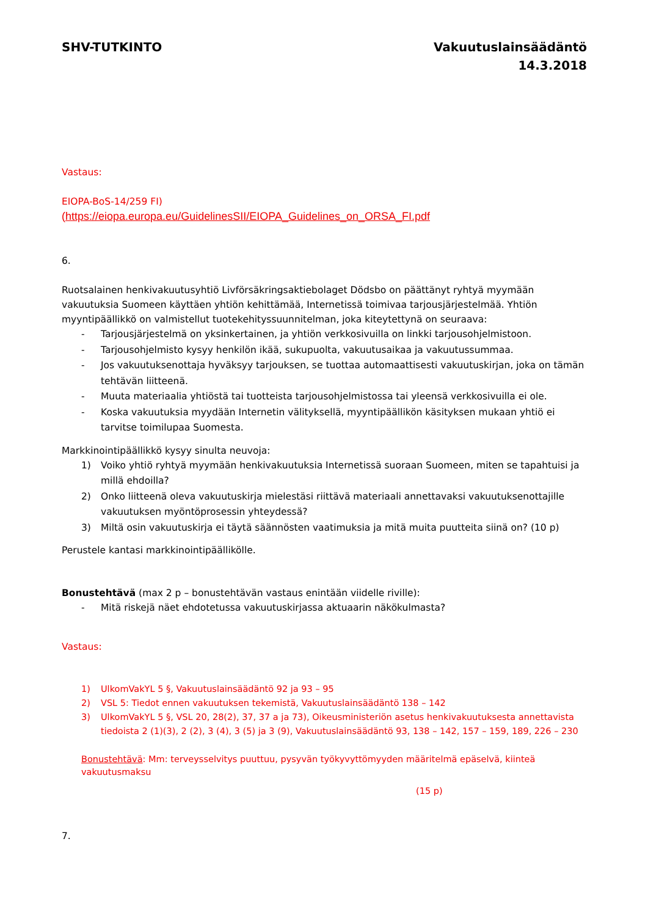SHV-TUTKINTO Vakuutuslainsäädäntö
14.3.2018
Vastaus:
EIOPA-BoS-14/259 FI)
(https://eiopa.europa.eu/GuidelinesSII/EIOPA_Guidelines_on_ORSA_FI.pdf
6.
Ruotsalainen henkivakuutusyhtiö Livförsäkringsaktiebolaget Dödsbo on päättänyt ryhtyä myymään vakuutuksia Suomeen käyttäen yhtiön kehittämää, Internetissä toimivaa tarjousjärjestelmää. Yhtiön myyntipäällikkö on valmistellut tuotekehityssuunnitelman, joka kiteytettynä on seuraava:
- Tarjousjärjestelmä on yksinkertainen, ja yhtiön verkkosivuilla on linkki tarjousohjelmistoon.
- Tarjousohjelmisto kysyy henkilön ikää, sukupuolta, vakuutusaikaa ja vakuutussummaa.
- Jos vakuutuksenottaja hyväksyy tarjouksen, se tuottaa automaattisesti vakuutuskirjan, joka on tämän tehtävän liitteenä.
- Muuta materiaalia yhtiöstä tai tuotteista tarjousohjelmistossa tai yleensä verkkosivuilla ei ole.
- Koska vakuutuksia myydään Internetin välityksellä, myyntipäällikön käsityksen mukaan yhtiö ei tarvitse toimilupaa Suomesta.
Markkinointipäällikkö kysyy sinulta neuvoja:
1) Voiko yhtiö ryhtyä myymään henkivakuutuksia Internetissä suoraan Suomeen, miten se tapahtuisi ja millä ehdoilla?
2) Onko liitteenä oleva vakuutuskirja mielestäsi riittävä materiaali annettavaksi vakuutuksenottajille vakuutuksen myöntöprosessin yhteydessä?
3) Miltä osin vakuutuskirja ei täytä säännösten vaatimuksia ja mitä muita puutteita siinä on? (10 p)
Perustele kantasi markkinointipäällikölle.
Bonustehtävä (max 2 p – bonustehtävän vastaus enintään viidelle riville):
- Mitä riskejä näet ehdotetussa vakuutuskirjassa aktuaarin näkökulmasta?
Vastaus:
1) UlkomVakYL 5 §, Vakuutuslainsäädäntö 92 ja 93 – 95
2) VSL 5: Tiedot ennen vakuutuksen tekemistä, Vakuutuslainsäädäntö 138 – 142
3) UlkomVakYL 5 §, VSL 20, 28(2), 37, 37 a ja 73), Oikeusministeriön asetus henkivakuutuksesta annettavista tiedoista 2 (1)(3), 2 (2), 3 (4), 3 (5) ja 3 (9), Vakuutuslainsäädäntö 93, 138 – 142, 157 – 159, 189, 226 – 230
Bonustehtävä: Mm: terveysselvitys puuttuu, pysyvän työkyvyttömyyden määritelmä epäselvä, kiinteä vakuutusmaksu
(15 p)
7.